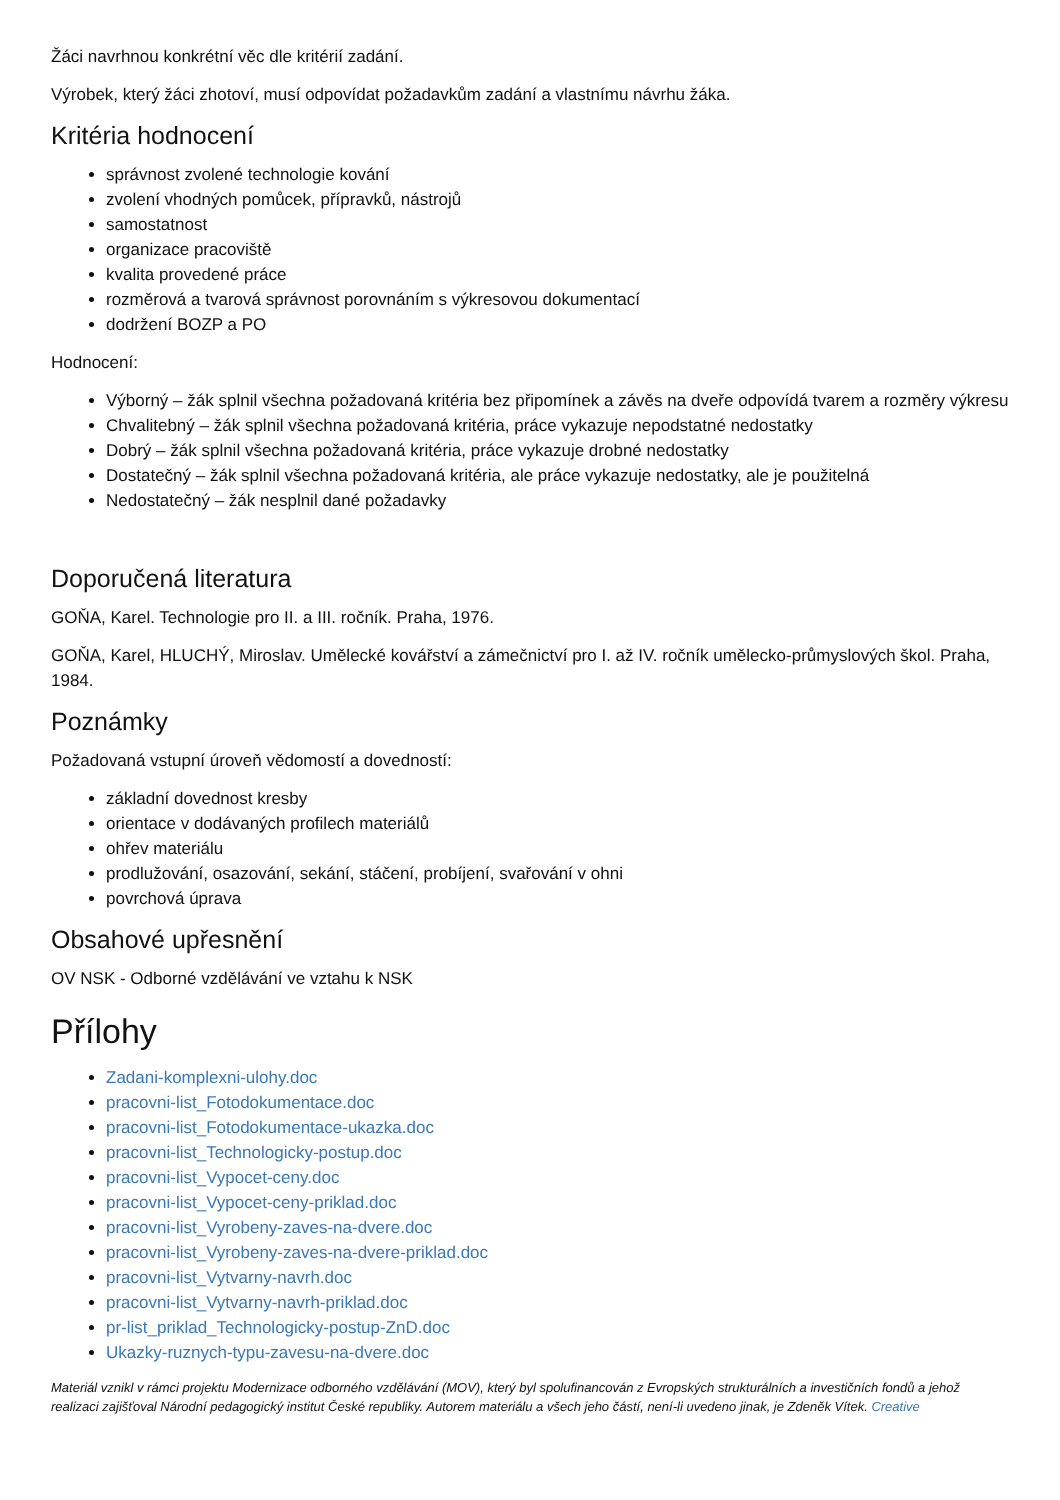Žáci navrhnou konkrétní věc dle kritérií zadání.
Výrobek, který žáci zhotoví, musí odpovídat požadavkům zadání a vlastnímu návrhu žáka.
Kritéria hodnocení
správnost zvolené technologie kování
zvolení vhodných pomůcek, přípravků, nástrojů
samostatnost
organizace pracoviště
kvalita provedené práce
rozměrová a tvarová správnost porovnáním s výkresovou dokumentací
dodržení BOZP a PO
Hodnocení:
Výborný – žák splnil všechna požadovaná kritéria bez připomínek a závěs na dveře odpovídá tvarem a rozměry výkresu
Chvalitebný – žák splnil všechna požadovaná kritéria, práce vykazuje nepodstatné nedostatky
Dobrý – žák splnil všechna požadovaná kritéria, práce vykazuje drobné nedostatky
Dostatečný – žák splnil všechna požadovaná kritéria, ale práce vykazuje nedostatky, ale je použitelná
Nedostatečný – žák nesplnil dané požadavky
Doporučená literatura
GOŇA, Karel. Technologie pro II. a III. ročník. Praha, 1976.
GOŇA, Karel, HLUCHÝ, Miroslav. Umělecké kovářství a zámečnictví pro I. až IV. ročník umělecko-průmyslových škol. Praha, 1984.
Poznámky
Požadovaná vstupní úroveň vědomostí a dovedností:
základní dovednost kresby
orientace v dodávaných profilech materiálů
ohřev materiálu
prodlužování, osazování, sekání, stáčení, probíjení, svařování v ohni
povrchová úprava
Obsahové upřesnění
OV NSK - Odborné vzdělávání ve vztahu k NSK
Přílohy
Zadani-komplexni-ulohy.doc
pracovni-list_Fotodokumentace.doc
pracovni-list_Fotodokumentace-ukazka.doc
pracovni-list_Technologicky-postup.doc
pracovni-list_Vypocet-ceny.doc
pracovni-list_Vypocet-ceny-priklad.doc
pracovni-list_Vyrobeny-zaves-na-dvere.doc
pracovni-list_Vyrobeny-zaves-na-dvere-priklad.doc
pracovni-list_Vytvarny-navrh.doc
pracovni-list_Vytvarny-navrh-priklad.doc
pr-list_priklad_Technologicky-postup-ZnD.doc
Ukazky-ruznych-typu-zavesu-na-dvere.doc
Materiál vznikl v rámci projektu Modernizace odborného vzdělávání (MOV), který byl spolufinancován z Evropských strukturálních a investičních fondů a jehož realizaci zajišťoval Národní pedagogický institut České republiky. Autorem materiálu a všech jeho částí, není-li uvedeno jinak, je Zdeněk Vítek. Creative